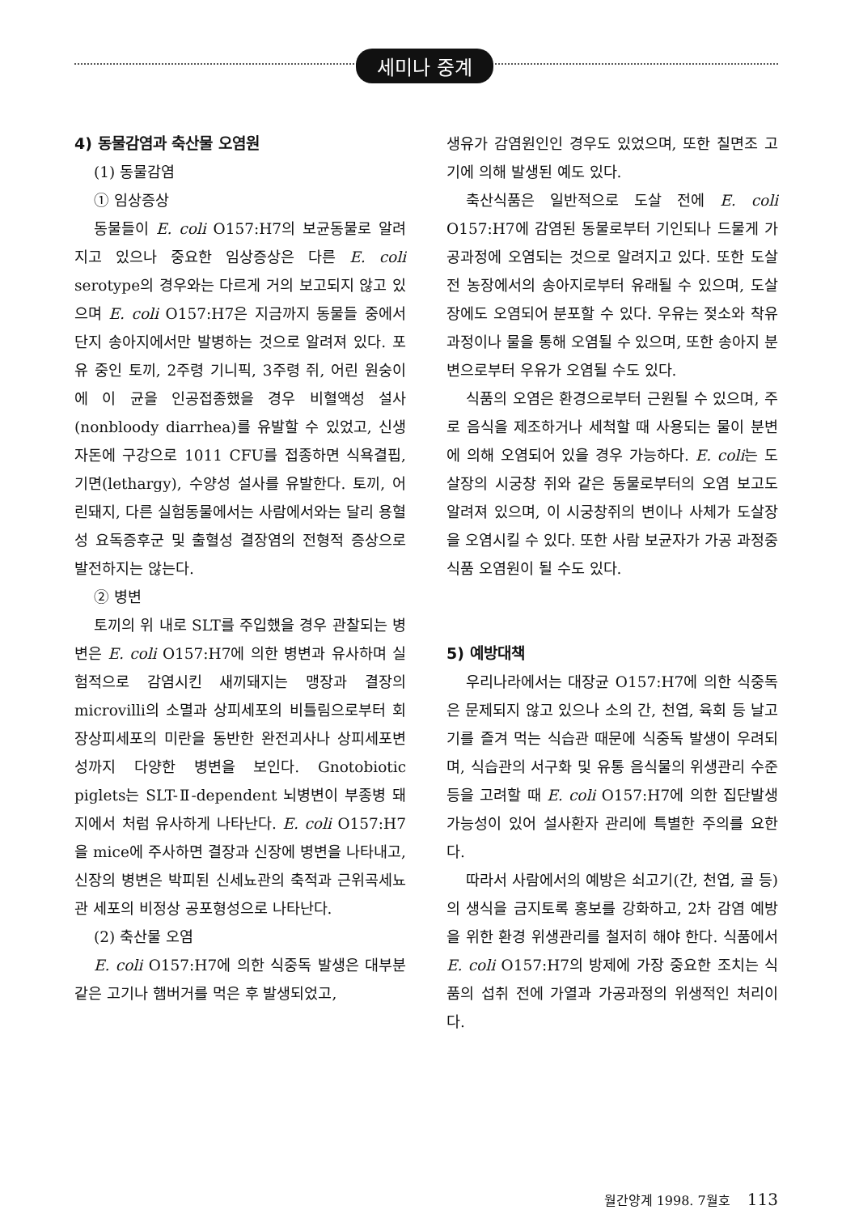세미나 중계
4) 동물감염과 축산물 오염원
(1) 동물감염
① 임상증상
동물들이 E. coli O157:H7의 보균동물로 알려지고 있으나 중요한 임상증상은 다른 E. coli serotype의 경우와는 다르게 거의 보고되지 않고 있으며 E. coli O157:H7은 지금까지 동물들 중에서 단지 송아지에서만 발병하는 것으로 알려져 있다. 포유 중인 토끼, 2주령 기니픽, 3주령 쥐, 어린 원숭이에 이 균을 인공접종했을 경우 비혈액성 설사(nonbloody diarrhea)를 유발할 수 있었고, 신생자돈에 구강으로 1011 CFU를 접종하면 식욕결핍, 기면(lethargy), 수양성 설사를 유발한다. 토끼, 어린돼지, 다른 실험동물에서는 사람에서와는 달리 용혈성 요독증후군 및 출혈성 결장염의 전형적 증상으로 발전하지는 않는다.
② 병변
토끼의 위 내로 SLT를 주입했을 경우 관찰되는 병변은 E. coli O157:H7에 의한 병변과 유사하며 실험적으로 감염시킨 새끼돼지는 맹장과 결장의 microvilli의 소멸과 상피세포의 비틀림으로부터 회장상피세포의 미란을 동반한 완전괴사나 상피세포변성까지 다양한 병변을 보인다. Gnotobiotic piglets는 SLT-Ⅱ-dependent 뇌병변이 부종병 돼지에서 처럼 유사하게 나타난다. E. coli O157:H7을 mice에 주사하면 결장과 신장에 병변을 나타내고, 신장의 병변은 박피된 신세뇨관의 축적과 근위곡세뇨관 세포의 비정상 공포형성으로 나타난다.
(2) 축산물 오염
E. coli O157:H7에 의한 식중독 발생은 대부분 같은 고기나 햄버거를 먹은 후 발생되었고,
생유가 감염원인인 경우도 있었으며, 또한 칠면조 고기에 의해 발생된 예도 있다.
축산식품은 일반적으로 도살 전에 E. coli O157:H7에 감염된 동물로부터 기인되나 드물게 가공과정에 오염되는 것으로 알려지고 있다. 또한 도살전 농장에서의 송아지로부터 유래될 수 있으며, 도살장에도 오염되어 분포할 수 있다. 우유는 젖소와 착유과정이나 물을 통해 오염될 수 있으며, 또한 송아지 분변으로부터 우유가 오염될 수도 있다.
식품의 오염은 환경으로부터 근원될 수 있으며, 주로 음식을 제조하거나 세척할 때 사용되는 물이 분변에 의해 오염되어 있을 경우 가능하다. E. coli는 도살장의 시궁창 쥐와 같은 동물로부터의 오염 보고도 알려져 있으며, 이 시궁창쥐의 변이나 사체가 도살장을 오염시킬 수 있다. 또한 사람 보균자가 가공 과정중 식품 오염원이 될 수도 있다.
5) 예방대책
우리나라에서는 대장균 O157:H7에 의한 식중독은 문제되지 않고 있으나 소의 간, 천엽, 육회 등 날고기를 즐겨 먹는 식습관 때문에 식중독 발생이 우려되며, 식습관의 서구화 및 유통 음식물의 위생관리 수준 등을 고려할 때 E. coli O157:H7에 의한 집단발생 가능성이 있어 설사환자 관리에 특별한 주의를 요한다.
따라서 사람에서의 예방은 쇠고기(간, 천엽, 골 등)의 생식을 금지토록 홍보를 강화하고, 2차 감염 예방을 위한 환경 위생관리를 철저히 해야 한다. 식품에서 E. coli O157:H7의 방제에 가장 중요한 조치는 식품의 섭취 전에 가열과 가공과정의 위생적인 처리이다.
월간양계 1998. 7월호 113